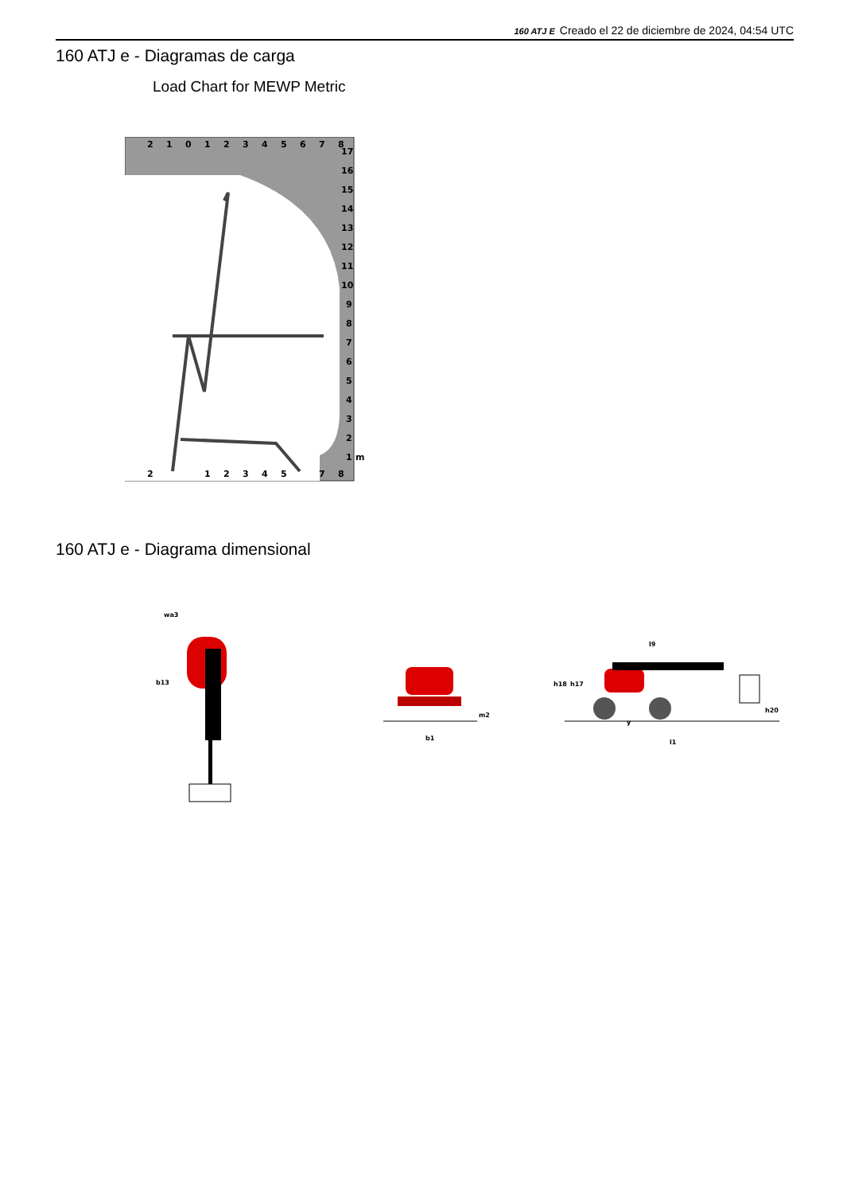160 ATJ E Creado el 22 de diciembre de 2024, 04:54 UTC
160 ATJ e - Diagramas de carga
Load Chart for MEWP Metric
2
1
0
1
2
3
4
5
6
7
8
17
16
15
14
13
12
11
10
9
8
7
6
5
4
3
2
1
m
2
1
2
3
4
5
7
8
160 ATJ e - Diagrama dimensional
wa3
b13
b1
m2
l9
h18
h17
h20
y
l1